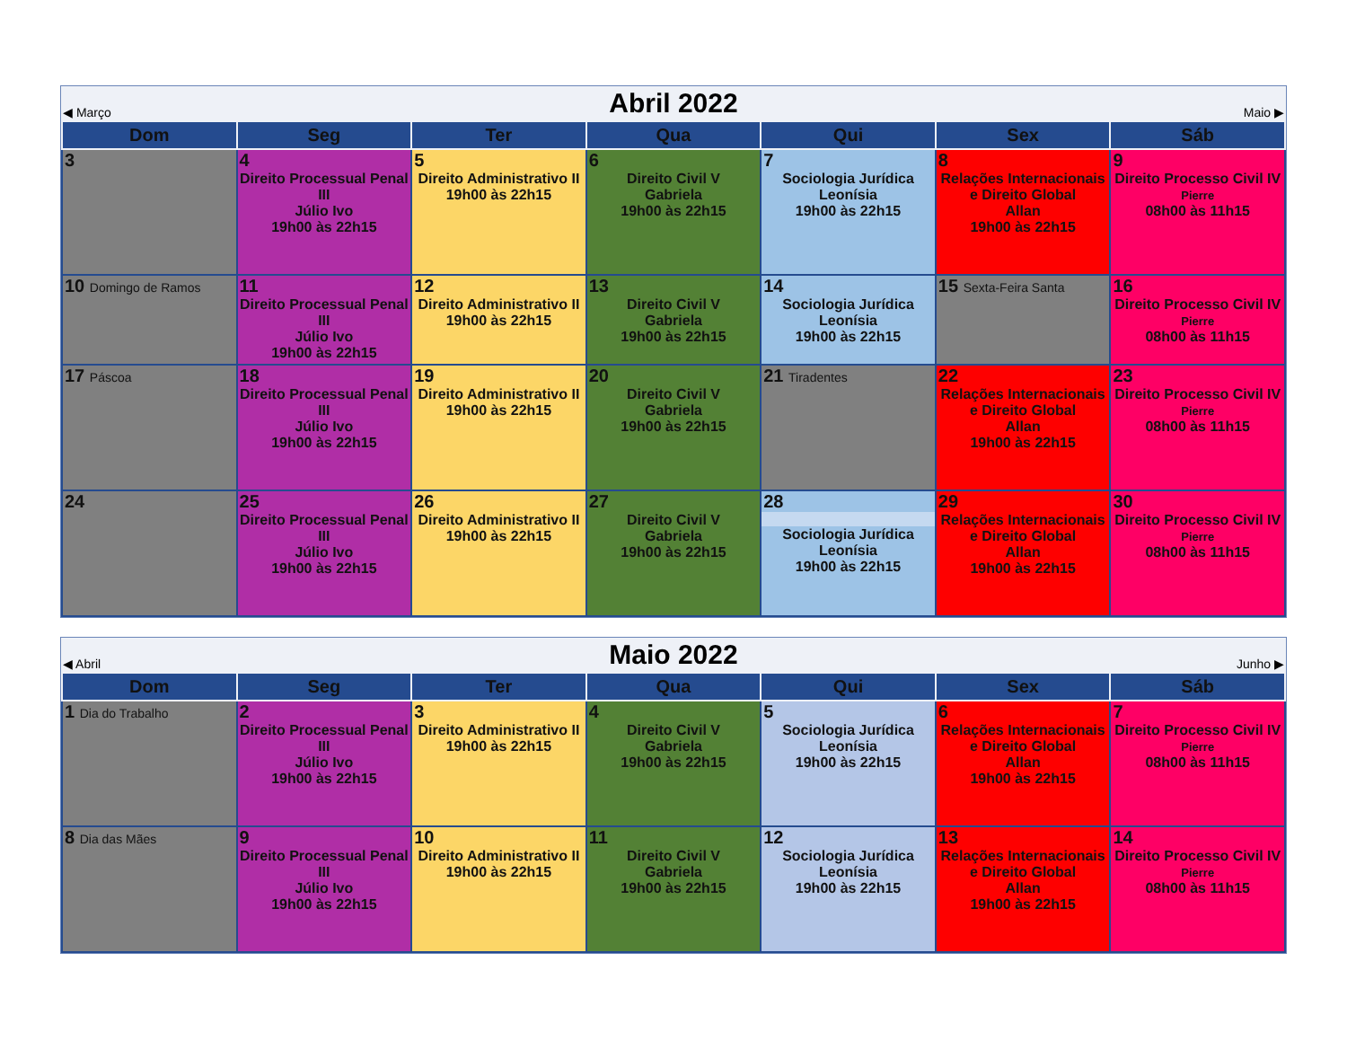| ◀ Março | Abril 2022 | | | | | Maio ▶ |
| Dom | Seg | Ter | Qua | Qui | Sex | Sáb |
| 3 | 4 Direito Processual Penal III Júlio Ivo 19h00 às 22h15 | 5 Direito Administrativo II 19h00 às 22h15 | 6 Direito Civil V Gabriela 19h00 às 22h15 | 7 Sociologia Jurídica Leonísia 19h00 às 22h15 | 8 Relações Internacionais e Direito Global Allan 19h00 às 22h15 | 9 Direito Processo Civil IV Pierre 08h00 às 11h15 |
| 10 Domingo de Ramos | 11 Direito Processual Penal III Júlio Ivo 19h00 às 22h15 | 12 Direito Administrativo II 19h00 às 22h15 | 13 Direito Civil V Gabriela 19h00 às 22h15 | 14 Sociologia Jurídica Leonísia 19h00 às 22h15 | 15 Sexta-Feira Santa | 16 Direito Processo Civil IV Pierre 08h00 às 11h15 |
| 17 Páscoa | 18 Direito Processual Penal III Júlio Ivo 19h00 às 22h15 | 19 Direito Administrativo II 19h00 às 22h15 | 20 Direito Civil V Gabriela 19h00 às 22h15 | 21 Tiradentes | 22 Relações Internacionais e Direito Global Allan 19h00 às 22h15 | 23 Direito Processo Civil IV Pierre 08h00 às 11h15 |
| 24 | 25 Direito Processual Penal III Júlio Ivo 19h00 às 22h15 | 26 Direito Administrativo II 19h00 às 22h15 | 27 Direito Civil V Gabriela 19h00 às 22h15 | 28 Sociologia Jurídica Leonísia 19h00 às 22h15 | 29 Relações Internacionais e Direito Global Allan 19h00 às 22h15 | 30 Direito Processo Civil IV Pierre 08h00 às 11h15 |
| ◀ Abril | Maio 2022 | | | | | Junho ▶ |
| Dom | Seg | Ter | Qua | Qui | Sex | Sáb |
| 1 Dia do Trabalho | 2 Direito Processual Penal III Júlio Ivo 19h00 às 22h15 | 3 Direito Administrativo II 19h00 às 22h15 | 4 Direito Civil V Gabriela 19h00 às 22h15 | 5 Sociologia Jurídica Leonísia 19h00 às 22h15 | 6 Relações Internacionais e Direito Global Allan 19h00 às 22h15 | 7 Direito Processo Civil IV Pierre 08h00 às 11h15 |
| 8 Dia das Mães | 9 Direito Processual Penal III Júlio Ivo 19h00 às 22h15 | 10 Direito Administrativo II 19h00 às 22h15 | 11 Direito Civil V Gabriela 19h00 às 22h15 | 12 Sociologia Jurídica Leonísia 19h00 às 22h15 | 13 Relações Internacionais e Direito Global Allan 19h00 às 22h15 | 14 Direito Processo Civil IV Pierre 08h00 às 11h15 |